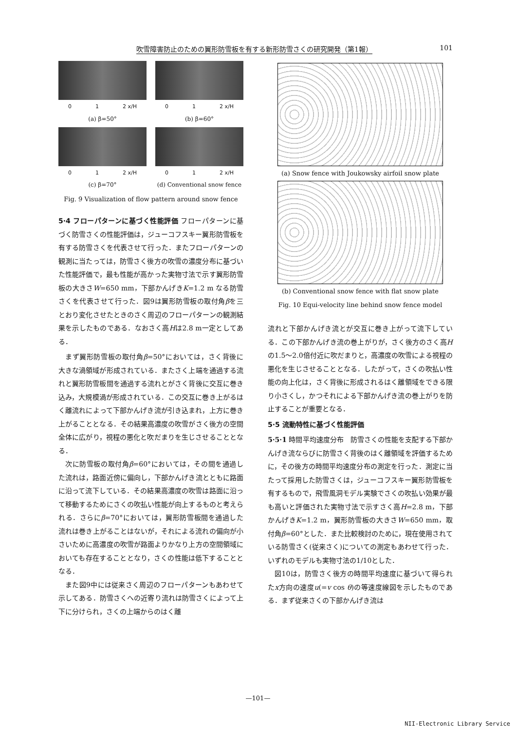吹雪障害防止のための翼形防雪板を有する新形防雪さくの研究開発（第1報） 101
0 1 2 x/H
(a) β=50°
0 1 2 x/H
(b) β=60°
0 1 2 x/H
(c) β=70°
0 1 2 x/H
(d) Conventional snow fence
Fig. 9 Visualization of flow pattern around snow fence
5·4 フローパターンに基づく性能評価 フローパターンに基づく防雪さくの性能評価は，ジューコフスキー翼形防雪板を有する防雪さくを代表させて行った．またフローパターンの観測に当たっては，防雪さく後方の吹雪の濃度分布に基づいた性能評価で，最も性能が高かった実物寸法で示す翼形防雪板の大きさW=650 mm，下部かんげきK=1.2 m なる防雪さくを代表させて行った．図9は翼形防雪板の取付角βを三とおり変化させたときのさく周辺のフローパターンの観測結果を示したものである．なおさく高Hは2.8 m一定としてある．
まず翼形防雪板の取付角β=50°においては，さく背後に大きな渦領域が形成されている．またさく上端を通過する流れと翼形防雪板間を通過する流れとがさく背後に交互に巻き込み，大規模渦が形成されている．この交互に巻き上がるはく離流れによって下部かんげき流が引き込まれ，上方に巻き上がることとなる．その結果高濃度の吹雪がさく後方の空間全体に広がり，視程の悪化と吹だまりを生じさせることとなる．
次に防雪板の取付角β=60°においては，その間を通過した流れは，路面近傍に偏向し，下部かんげき流とともに路面に沿って流下している．その結果高濃度の吹雪は路面に沿って移動するためにさくの吹払い性能が向上するものと考えられる．さらにβ=70°においては，翼形防雪板間を通過した流れは巻き上がることはないが，それによる流れの偏向が小さいために高濃度の吹雪が路面よりかなり上方の空間領域においても存在することとなり，さくの性能は低下することとなる．
また図9中には従来さく周辺のフローパターンもあわせて示してある．防雪さくへの近寄り流れは防雪さくによって上下に分けられ，さくの上端からのはく離
(a) Snow fence with Joukowsky airfoil snow plate
(b) Conventional snow fence with flat snow plate
Fig. 10 Equi-velocity line behind snow fence model
流れと下部かんげき流とが交互に巻き上がって流下している．この下部かんげき流の巻上がりが，さく後方のさく高Hの1.5〜2.0倍付近に吹だまりと，高濃度の吹雪による視程の悪化を生じさせることとなる．したがって，さくの吹払い性能の向上化は，さく背後に形成されるはく離領域をできる限り小さくし，かつそれによる下部かんげき流の巻上がりを防止することが重要となる．
5·5 流動特性に基づく性能評価
5·5·1 時間平均速度分布　防雪さくの性能を支配する下部かんげき流ならびに防雪さく背後のはく離領域を評価するために，その後方の時間平均速度分布の測定を行った．測定に当たって採用した防雪さくは，ジューコフスキー翼形防雪板を有するもので，飛雪風洞モデル実験でさくの吹払い効果が最も高いと評価された実物寸法で示すさく高H=2.8 m，下部かんげきK=1.2 m，翼形防雪板の大きさW=650 mm，取付角β=60°とした．また比較検討のために，現在使用されている防雪さく(従来さく)についての測定もあわせて行った．いずれのモデルも実物寸法の1/10とした．
図10は，防雪さく後方の時間平均速度に基づいて得られたx方向の速度u(=v cos θ)の等速度線図を示したものである．まず従来さくの下部かんげき流は
—101—
NII-Electronic Library Service